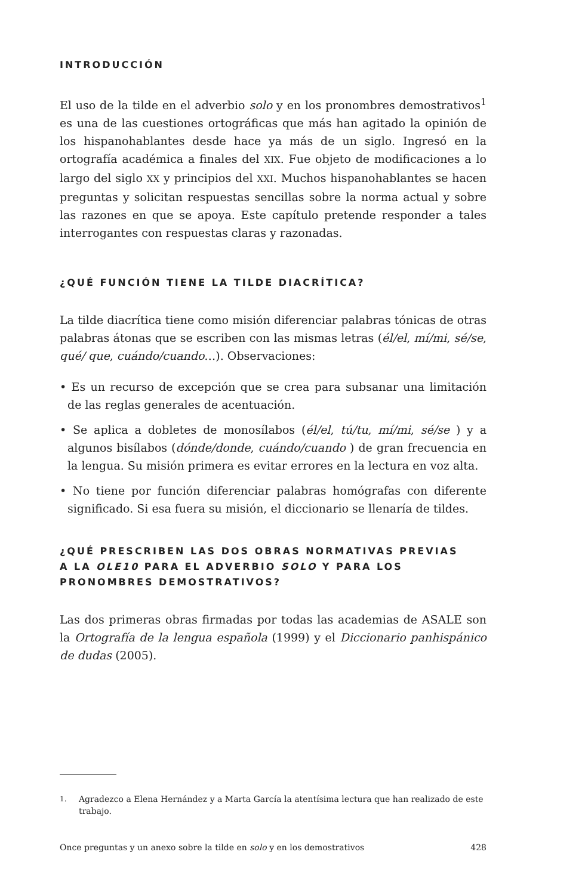INTRODUCCIÓN
El uso de la tilde en el adverbio solo y en los pronombres demostrativos<sup>1</sup> es una de las cuestiones ortográficas que más han agitado la opinión de los hispanohablantes desde hace ya más de un siglo. Ingresó en la ortografía académica a finales del XIX. Fue objeto de modificaciones a lo largo del siglo XX y principios del XXI. Muchos hispanohablantes se hacen preguntas y solicitan respuestas sencillas sobre la norma actual y sobre las razones en que se apoya. Este capítulo pretende responder a tales interrogantes con respuestas claras y razonadas.
¿QUÉ FUNCIÓN TIENE LA TILDE DIACRÍTICA?
La tilde diacrítica tiene como misión diferenciar palabras tónicas de otras palabras átonas que se escriben con las mismas letras (él/el, mí/mi, sé/se, qué/ que, cuándo/cuando…). Observaciones:
• Es un recurso de excepción que se crea para subsanar una limitación de las reglas generales de acentuación.
• Se aplica a dobletes de monosílabos (él/el, tú/tu, mí/mi, sé/se ) y a algunos bisílabos (dónde/donde, cuándo/cuando ) de gran frecuencia en la lengua. Su misión primera es evitar errores en la lectura en voz alta.
• No tiene por función diferenciar palabras homógrafas con diferente significado. Si esa fuera su misión, el diccionario se llenaría de tildes.
¿QUÉ PRESCRIBEN LAS DOS OBRAS NORMATIVAS PREVIAS
A LA OLE10 PARA EL ADVERBIO SOLO Y PARA LOS
PRONOMBRES DEMOSTRATIVOS?
Las dos primeras obras firmadas por todas las academias de ASALE son la Ortografía de la lengua española (1999) y el Diccionario panhispánico de dudas (2005).
1.
Agradezco a Elena Hernández y a Marta García la atentísima lectura que han realizado de este trabajo.
Once preguntas y un anexo sobre la tilde en solo y en los demostrativos
428